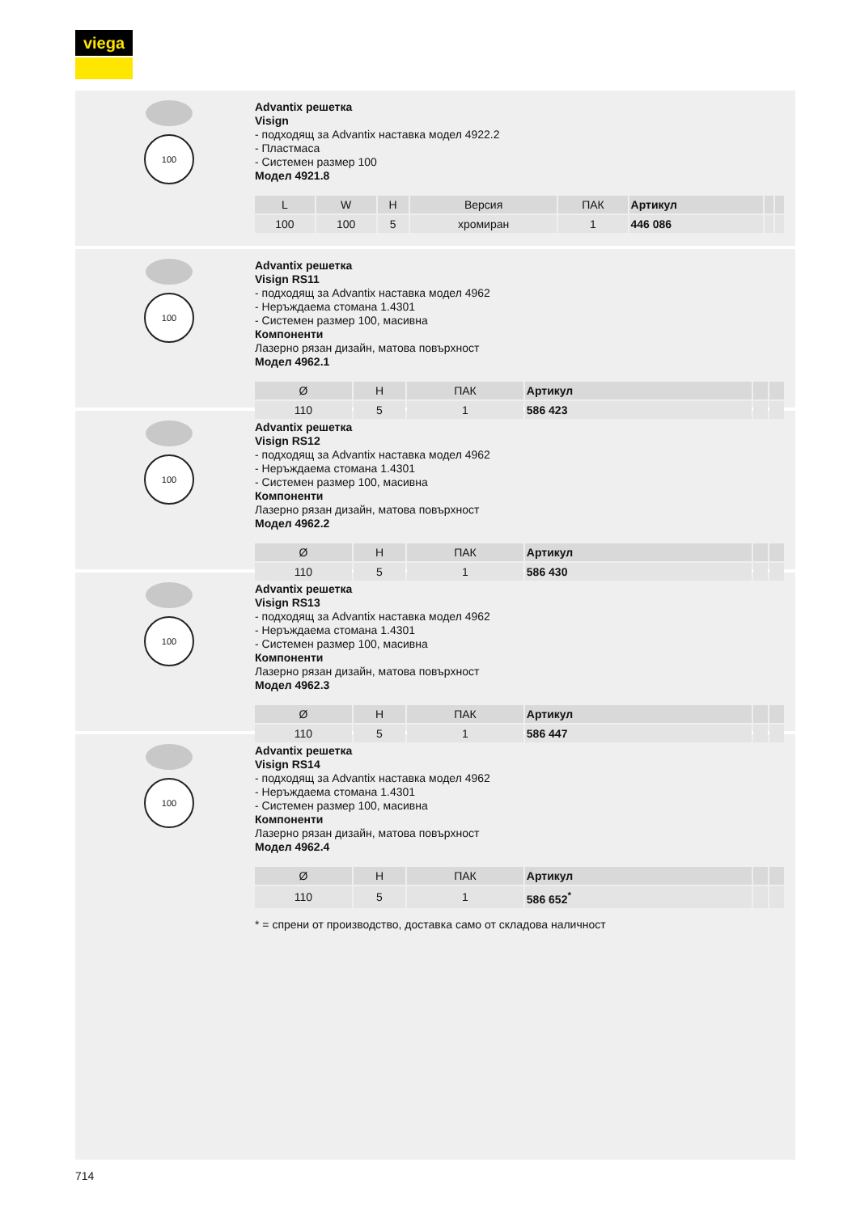viega
100
Advantix решетка
Visign
- подходящ за Advantix наставка модел 4922.2
- Пластмаса
- Системен размер 100
Модел 4921.8
| L | W | H | Версия | ПАК | Артикул | | |
| --- | --- | --- | --- | --- | --- | --- | --- |
| 100 | 100 | 5 | хромиран | 1 | 446 086 | | |
100
Advantix решетка
Visign RS11
- подходящ за Advantix наставка модел 4962
- Неръждаема стомана 1.4301
- Системен размер 100, масивна
Компоненти
Лазерно рязан дизайн, матова повърхност
Модел 4962.1
| Ø | H | ПАК | Артикул | | |
| --- | --- | --- | --- | --- | --- |
| 110 | 5 | 1 | 586 423 | | |
100
Advantix решетка
Visign RS12
- подходящ за Advantix наставка модел 4962
- Неръждаема стомана 1.4301
- Системен размер 100, масивна
Компоненти
Лазерно рязан дизайн, матова повърхност
Модел 4962.2
| Ø | H | ПАК | Артикул | | |
| --- | --- | --- | --- | --- | --- |
| 110 | 5 | 1 | 586 430 | | |
100
Advantix решетка
Visign RS13
- подходящ за Advantix наставка модел 4962
- Неръждаема стомана 1.4301
- Системен размер 100, масивна
Компоненти
Лазерно рязан дизайн, матова повърхност
Модел 4962.3
| Ø | H | ПАК | Артикул | | |
| --- | --- | --- | --- | --- | --- |
| 110 | 5 | 1 | 586 447 | | |
100
Advantix решетка
Visign RS14
- подходящ за Advantix наставка модел 4962
- Неръждаема стомана 1.4301
- Системен размер 100, масивна
Компоненти
Лазерно рязан дизайн, матова повърхност
Модел 4962.4
| Ø | H | ПАК | Артикул | | |
| --- | --- | --- | --- | --- | --- |
| 110 | 5 | 1 | 586 652<sup>*</sup> | | |
* = спрени от производство, доставка само от складова наличност
714